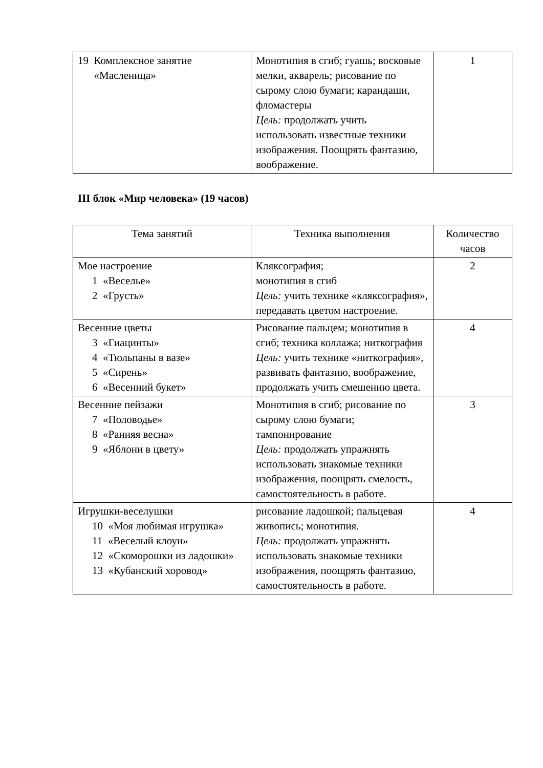| 19 Комплексное занятие «Масленица» | Монотипия в сгиб; гуашь; восковые мелки, акварель; рисование по сырому слою бумаги; карандаши, фломастеры Цель: продолжать учить использовать известные техники изображения. Поощрять фантазию, воображение. | 1 |
III блок «Мир человека» (19 часов)
| Тема занятий | Техника выполнения | Количество часов |
| Мое настроение 1 «Веселье» 2 «Грусть» | Кляксография; монотипия в сгиб Цель: учить технике «кляксография», передавать цветом настроение. | 2 |
| Весенние цветы 3 «Гиацинты» 4 «Тюльпаны в вазе» 5 «Сирень» 6 «Весенний букет» | Рисование пальцем; монотипия в сгиб; техника коллажа; ниткография Цель: учить технике «ниткография», развивать фантазию, воображение, продолжать учить смешению цвета. | 4 |
| Весенние пейзажи 7 «Половодье» 8 «Ранняя весна» 9 «Яблони в цвету» | Монотипия в сгиб; рисование по сырому слою бумаги; тампонирование Цель: продолжать упражнять использовать знакомые техники изображения, поощрять смелость, самостоятельность в работе. | 3 |
| Игрушки-веселушки 10 «Моя любимая игрушка» 11 «Веселый клоун» 12 «Скоморошки из ладошки» 13 «Кубанский хоровод» | рисование ладошкой; пальцевая живопись; монотипия. Цель: продолжать упражнять использовать знакомые техники изображения, поощрять фантазию, самостоятельность в работе. | 4 |